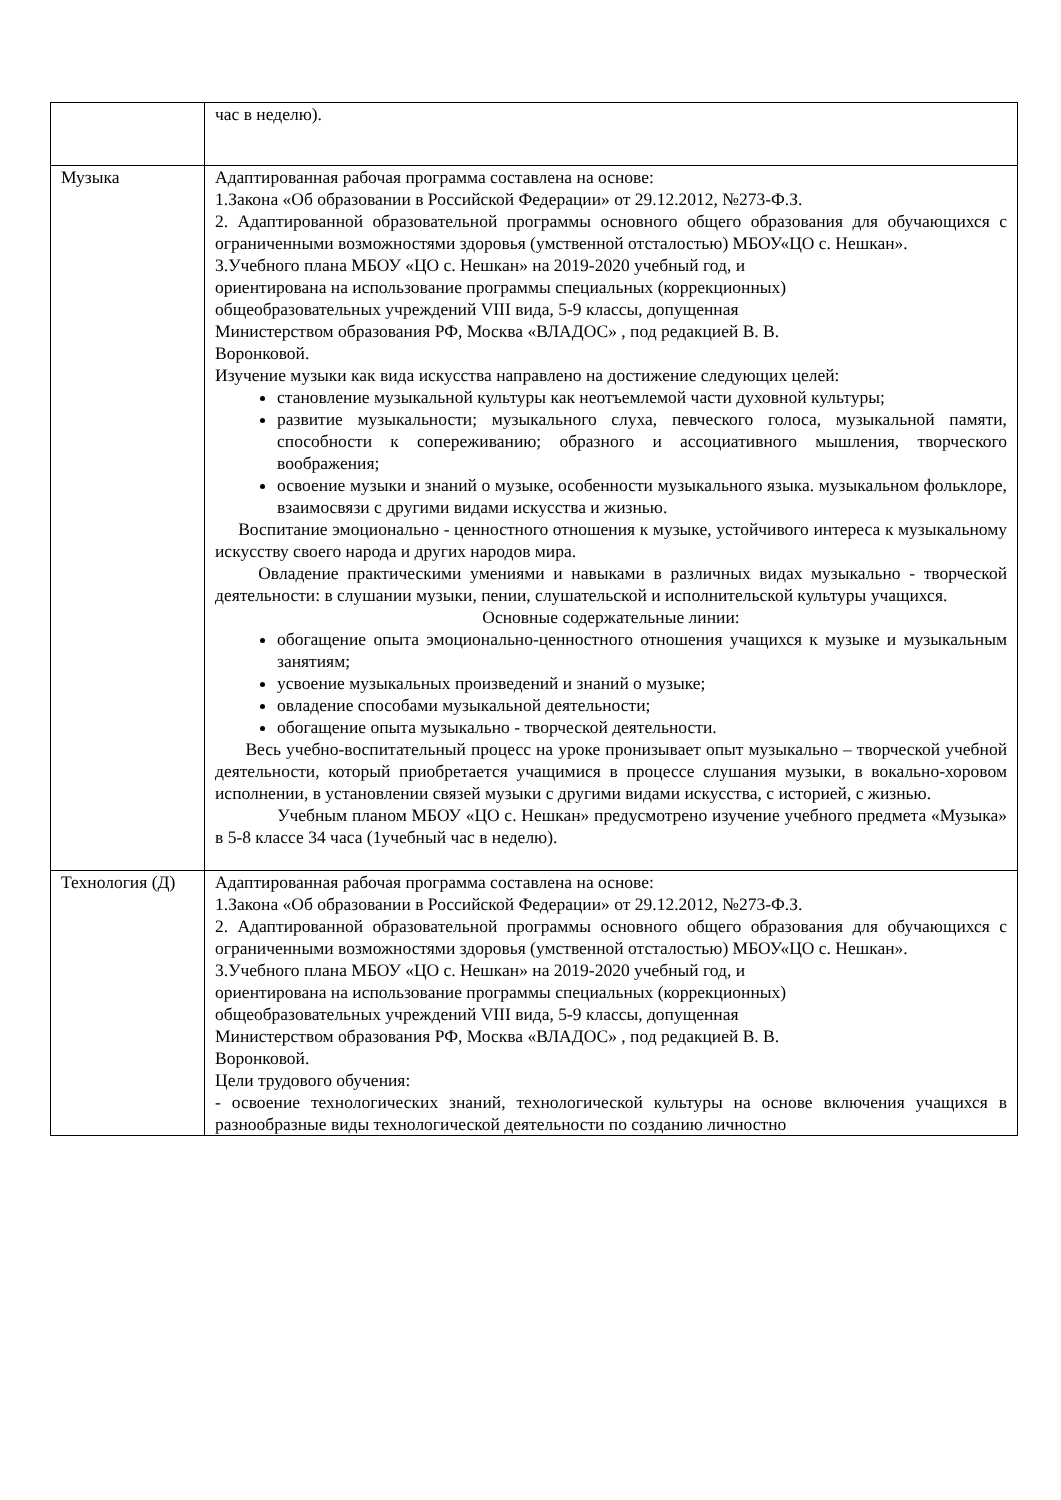| | час в неделю). |
| Музыка | Адаптированная рабочая программа составлена на основе: 1.Закона «Об образовании в Российской Федерации» от 29.12.2012, №273-Ф.З. 2. Адаптированной образовательной программы основного общего образования для обучающихся с ограниченными возможностями здоровья (умственной отсталостью) МБОУ«ЦО с. Нешкан». 3.Учебного плана МБОУ «ЦО с. Нешкан» на 2019-2020 учебный год, и ориентирована на использование программы специальных (коррекционных) общеобразовательных учреждений VIII вида, 5-9 классы, допущенная Министерством образования РФ, Москва «ВЛАДОС» , под редакцией В. В. Воронковой. Изучение музыки как вида искусства направлено на достижение следующих целей: становление музыкальной культуры как неотъемлемой части духовной культуры; развитие музыкальности; музыкального слуха, певческого голоса, музыкальной памяти, способности к сопереживанию; образного и ассоциативного мышления, творческого воображения; освоение музыки и знаний о музыке, особенности музыкального языка. музыкальном фольклоре, взаимосвязи с другими видами искусства и жизнью. Воспитание эмоционально - ценностного отношения к музыке, устойчивого интереса к музыкальному искусству своего народа и других народов мира. Овладение практическими умениями и навыками в различных видах музыкально - творческой деятельности: в слушании музыки, пении, слушательской и исполнительской культуры учащихся. Основные содержательные линии: обогащение опыта эмоционально-ценностного отношения учащихся к музыке и музыкальным занятиям; усвоение музыкальных произведений и знаний о музыке; овладение способами музыкальной деятельности; обогащение опыта музыкально - творческой деятельности. Весь учебно-воспитательный процесс на уроке пронизывает опыт музыкально – творческой учебной деятельности, который приобретается учащимися в процессе слушания музыки, в вокально-хоровом исполнении, в установлении связей музыки с другими видами искусства, с историей, с жизнью. Учебным планом МБОУ «ЦО с. Нешкан» предусмотрено изучение учебного предмета «Музыка» в 5-8 классе 34 часа (1учебный час в неделю). |
| Технология (Д) | Адаптированная рабочая программа составлена на основе: 1.Закона «Об образовании в Российской Федерации» от 29.12.2012, №273-Ф.З. 2. Адаптированной образовательной программы основного общего образования для обучающихся с ограниченными возможностями здоровья (умственной отсталостью) МБОУ«ЦО с. Нешкан». 3.Учебного плана МБОУ «ЦО с. Нешкан» на 2019-2020 учебный год, и ориентирована на использование программы специальных (коррекционных) общеобразовательных учреждений VIII вида, 5-9 классы, допущенная Министерством образования РФ, Москва «ВЛАДОС» , под редакцией В. В. Воронковой. Цели трудового обучения: - освоение технологических знаний, технологической культуры на основе включения учащихся в разнообразные виды технологической деятельности по созданию личностно |